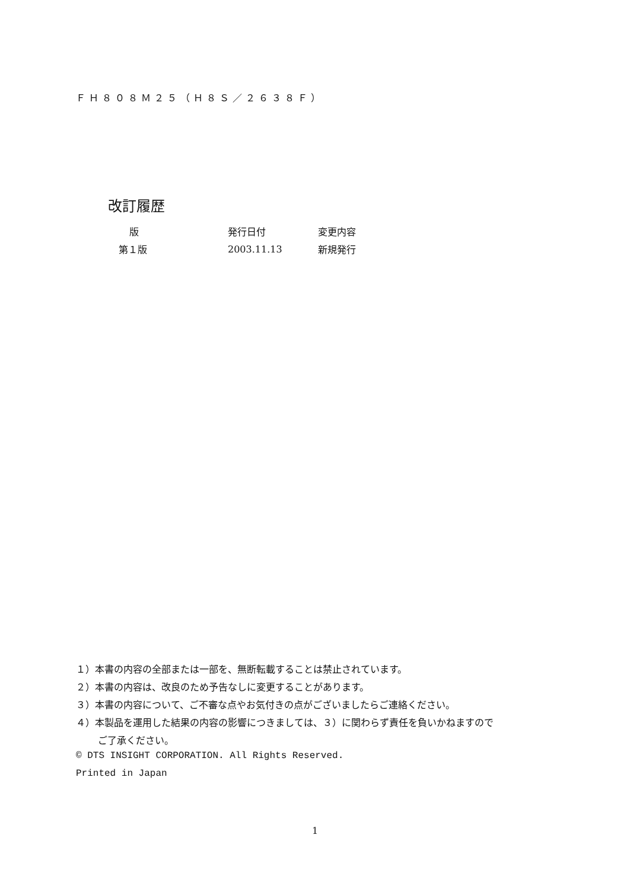ＦＨ８０８Ｍ２５（Ｈ８Ｓ／２６３８Ｆ）
改訂履歴
| 版 | 発行日付 | 変更内容 |
| --- | --- | --- |
| 第１版 | 2003.11.13 | 新規発行 |
１）本書の内容の全部または一部を、無断転載することは禁止されています。
２）本書の内容は、改良のため予告なしに変更することがあります。
３）本書の内容について、ご不審な点やお気付きの点がございましたらご連絡ください。
４）本製品を運用した結果の内容の影響につきましては、３）に関わらず責任を負いかねますので
ご了承ください。
© DTS INSIGHT CORPORATION. All Rights Reserved.
Printed in Japan
1